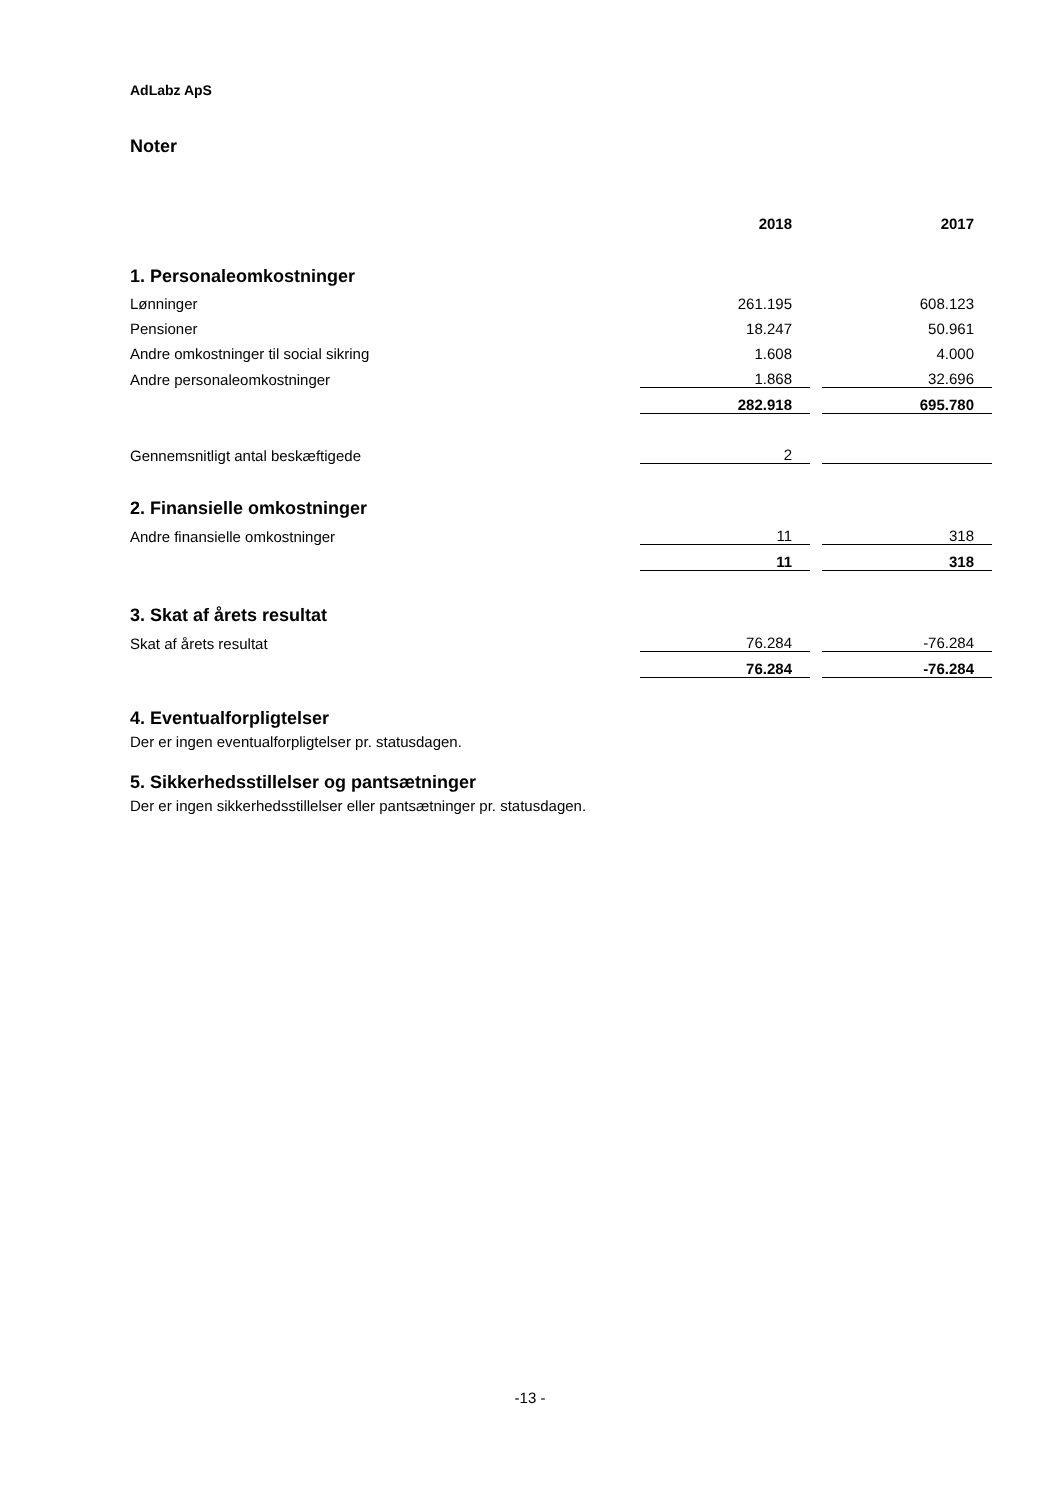AdLabz ApS
Noter
| | 2018 | | 2017 |
| 1. Personaleomkostninger | | | |
| Lønninger | 261.195 | | 608.123 |
| Pensioner | 18.247 | | 50.961 |
| Andre omkostninger til social sikring | 1.608 | | 4.000 |
| Andre personaleomkostninger | 1.868 | | 32.696 |
| | 282.918 | | 695.780 |
| Gennemsnitligt antal beskæftigede | 2 | | |
| 2. Finansielle omkostninger | | | |
| Andre finansielle omkostninger | 11 | | 318 |
| | 11 | | 318 |
| 3. Skat af årets resultat | | | |
| Skat af årets resultat | 76.284 | | -76.284 |
| | 76.284 | | -76.284 |
4. Eventualforpligtelser
Der er ingen eventualforpligtelser pr. statusdagen.
5. Sikkerhedsstillelser og pantsætninger
Der er ingen sikkerhedsstillelser eller pantsætninger pr. statusdagen.
-13 -